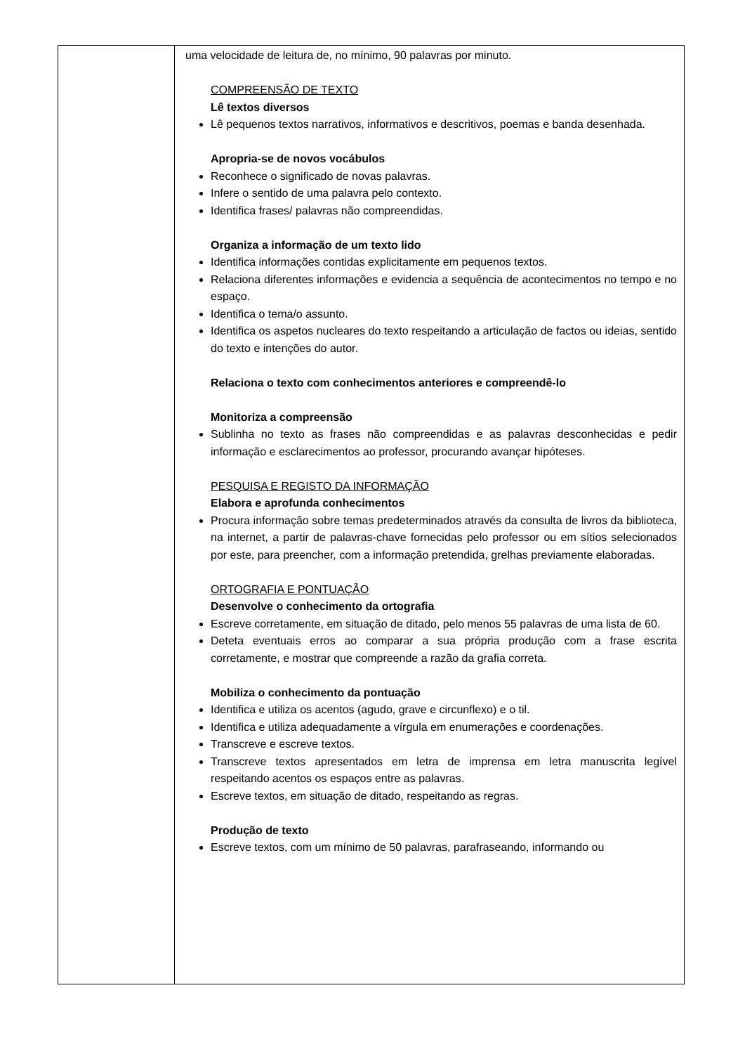| | uma velocidade de leitura de, no mínimo, 90 palavras por minuto. COMPREENSÃO DE TEXTO Lê textos diversos Lê pequenos textos narrativos, informativos e descritivos, poemas e banda desenhada. Apropria-se de novos vocábulos Reconhece o significado de novas palavras. Infere o sentido de uma palavra pelo contexto. Identifica frases/ palavras não compreendidas. Organiza a informação de um texto lido Identifica informações contidas explicitamente em pequenos textos. Relaciona diferentes informações e evidencia a sequência de acontecimentos no tempo e no espaço. Identifica o tema/o assunto. Identifica os aspetos nucleares do texto respeitando a articulação de factos ou ideias, sentido do texto e intenções do autor. Relaciona o texto com conhecimentos anteriores e compreendê-lo Monitoriza a compreensão Sublinha no texto as frases não compreendidas e as palavras desconhecidas e pedir informação e esclarecimentos ao professor, procurando avançar hipóteses. PESQUISA E REGISTO DA INFORMAÇÃO Elabora e aprofunda conhecimentos Procura informação sobre temas predeterminados através da consulta de livros da biblioteca, na internet, a partir de palavras-chave fornecidas pelo professor ou em sítios selecionados por este, para preencher, com a informação pretendida, grelhas previamente elaboradas. ORTOGRAFIA E PONTUAÇÃO Desenvolve o conhecimento da ortografia Escreve corretamente, em situação de ditado, pelo menos 55 palavras de uma lista de 60. Deteta eventuais erros ao comparar a sua própria produção com a frase escrita corretamente, e mostrar que compreende a razão da grafia correta. Mobiliza o conhecimento da pontuação Identifica e utiliza os acentos (agudo, grave e circunflexo) e o til. Identifica e utiliza adequadamente a vírgula em enumerações e coordenações. Transcreve e escreve textos. Transcreve textos apresentados em letra de imprensa em letra manuscrita legível respeitando acentos os espaços entre as palavras. Escreve textos, em situação de ditado, respeitando as regras. Produção de texto Escreve textos, com um mínimo de 50 palavras, parafraseando, informando ou |